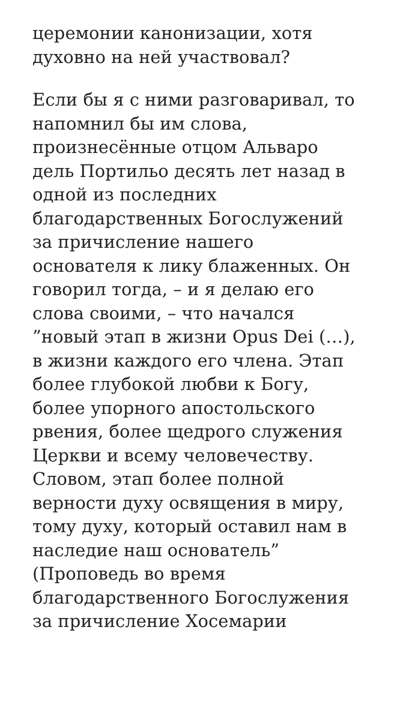церемонии канонизации, хотя
духовно на ней участвовал?
Если бы я с ними разговаривал, то
напомнил бы им слова,
произнесённые отцом Альваро
дель Портильо десять лет назад в
одной из последних
благодарственных Богослужений
за причисление нашего
основателя к лику блаженных. Он
говорил тогда, – и я делаю его
слова своими, – что начался
”новый этап в жизни Opus Dei (…),
в жизни каждого его члена. Этап
более глубокой любви к Богу,
более упорного апостольского
рвения, более щедрого служения
Церкви и всему человечеству.
Словом, этап более полной
верности духу освящения в миру,
тому духу, который оставил нам в
наследие наш основатель”
(Проповедь во время
благодарственного Богослужения
за причисление Хосемарии